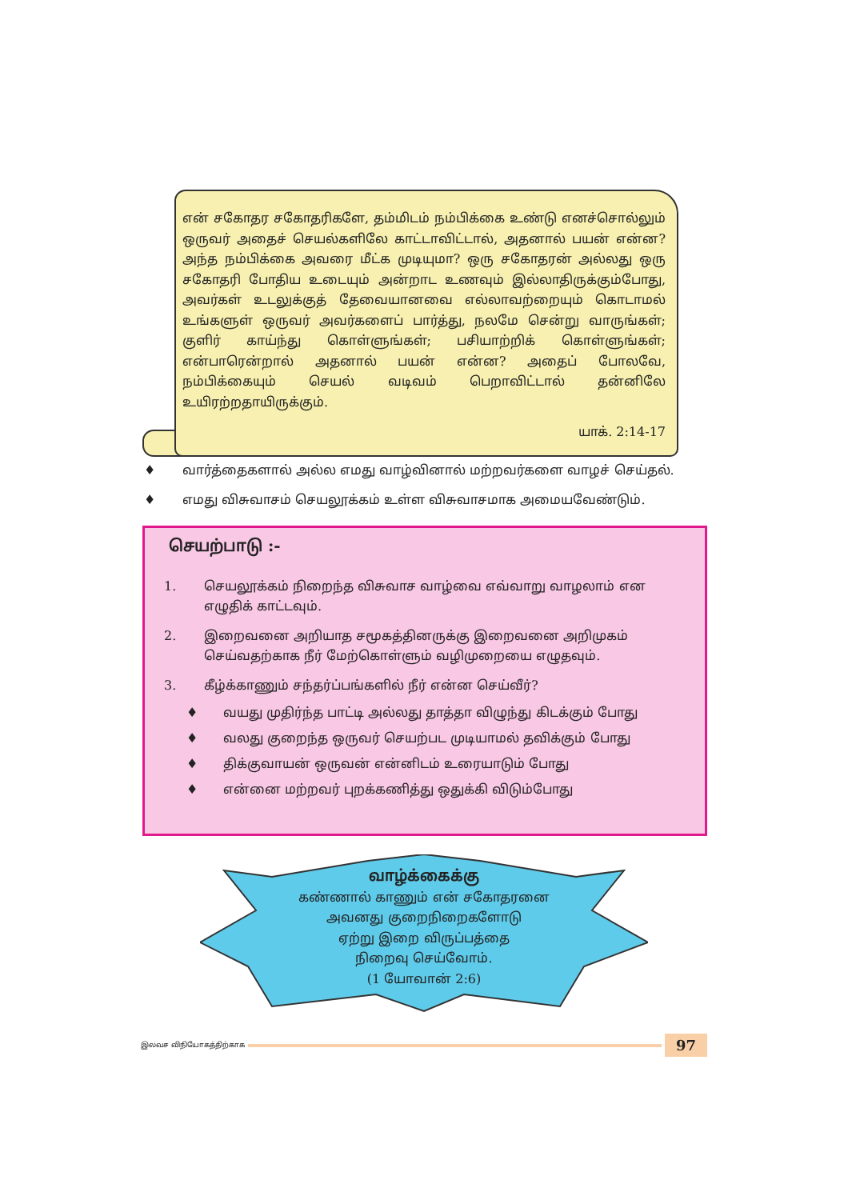என் சகோதர சகோதரிகளே, தம்மிடம் நம்பிக்கை உண்டு எனச்சொல்லும் ஒருவர் அதைச் செயல்களிலே காட்டாவிட்டால், அதனால் பயன் என்ன? அந்த நம்பிக்கை அவரை மீட்க முடியுமா? ஒரு சகோதரன் அல்லது ஒரு சகோதரி போதிய உடையும் அன்றாட உணவும் இல்லாதிருக்கும்போது, அவர்கள் உடலுக்குத் தேவையானவை எல்லாவற்றையும் கொடாமல் உங்களுள் ஒருவர் அவர்களைப் பார்த்து, நலமே சென்று வாருங்கள்; குளிர் காய்ந்து கொள்ளுங்கள்; பசியாற்றிக் கொள்ளுங்கள்; என்பாரென்றால் அதனால் பயன் என்ன? அதைப் போலவே, நம்பிக்கையும் செயல் வடிவம் பெறாவிட்டால் தன்னிலே உயிரற்றதாயிருக்கும்.
யாக். 2:14-17
♦ வார்த்தைகளால் அல்ல எமது வாழ்வினால் மற்றவர்களை வாழச் செய்தல்.
♦ எமது விசுவாசம் செயலூக்கம் உள்ள விசுவாசமாக அமையவேண்டும்.
செயற்பாடு :-
1. செயலூக்கம் நிறைந்த விசுவாச வாழ்வை எவ்வாறு வாழலாம் என எழுதிக் காட்டவும்.
2. இறைவனை அறியாத சமூகத்தினருக்கு இறைவனை அறிமுகம் செய்வதற்காக நீர் மேற்கொள்ளும் வழிமுறையை எழுதவும்.
3. கீழ்க்காணும் சந்தர்ப்பங்களில் நீர் என்ன செய்வீர்?
♦ வயது முதிர்ந்த பாட்டி அல்லது தாத்தா விழுந்து கிடக்கும் போது
♦ வலது குறைந்த ஒருவர் செயற்பட முடியாமல் தவிக்கும் போது
♦ திக்குவாயன் ஒருவன் என்னிடம் உரையாடும் போது
♦ என்னை மற்றவர் புறக்கணித்து ஒதுக்கி விடும்போது
வாழ்க்கைக்கு
கண்ணால் காணும் என் சகோதரனை
அவனது குறைநிறைகளோடு
ஏற்று இறை விருப்பத்தை
நிறைவு செய்வோம்.
(1 யோவான் 2:6)
இலவச விநியோகத்திற்காக
97